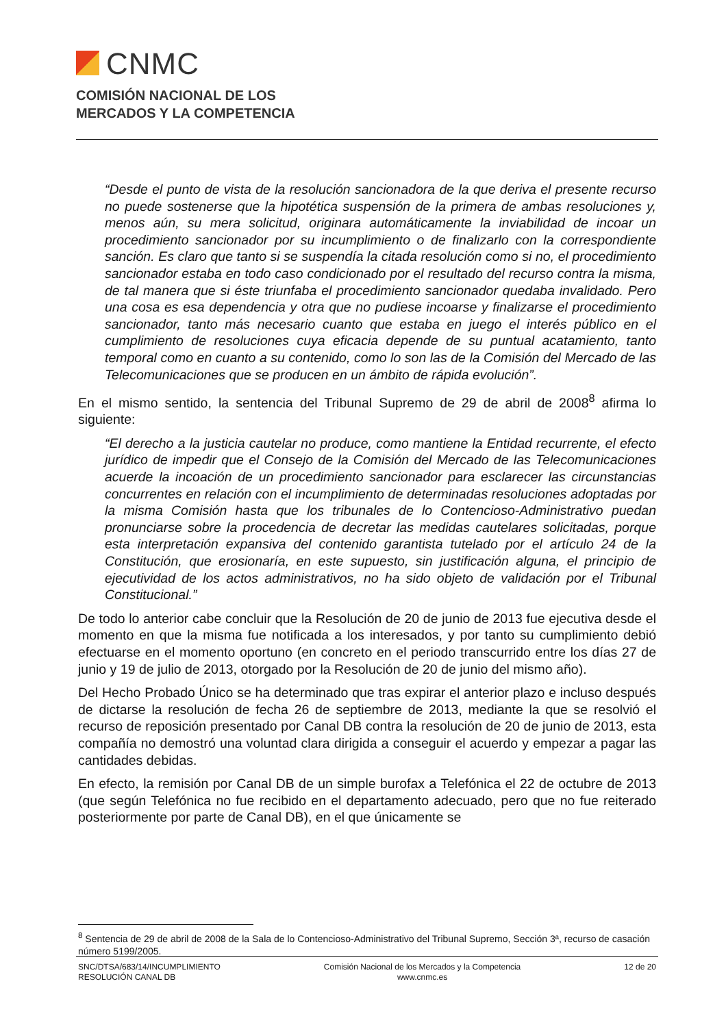CNMC
COMISIÓN NACIONAL DE LOS
MERCADOS Y LA COMPETENCIA
“Desde el punto de vista de la resolución sancionadora de la que deriva el presente recurso no puede sostenerse que la hipotética suspensión de la primera de ambas resoluciones y, menos aún, su mera solicitud, originara automáticamente la inviabilidad de incoar un procedimiento sancionador por su incumplimiento o de finalizarlo con la correspondiente sanción. Es claro que tanto si se suspendía la citada resolución como si no, el procedimiento sancionador estaba en todo caso condicionado por el resultado del recurso contra la misma, de tal manera que si éste triunfaba el procedimiento sancionador quedaba invalidado. Pero una cosa es esa dependencia y otra que no pudiese incoarse y finalizarse el procedimiento sancionador, tanto más necesario cuanto que estaba en juego el interés público en el cumplimiento de resoluciones cuya eficacia depende de su puntual acatamiento, tanto temporal como en cuanto a su contenido, como lo son las de la Comisión del Mercado de las Telecomunicaciones que se producen en un ámbito de rápida evolución”.
En el mismo sentido, la sentencia del Tribunal Supremo de 29 de abril de 2008<sup>8</sup> afirma lo siguiente:
“El derecho a la justicia cautelar no produce, como mantiene la Entidad recurrente, el efecto jurídico de impedir que el Consejo de la Comisión del Mercado de las Telecomunicaciones acuerde la incoación de un procedimiento sancionador para esclarecer las circunstancias concurrentes en relación con el incumplimiento de determinadas resoluciones adoptadas por la misma Comisión hasta que los tribunales de lo Contencioso-Administrativo puedan pronunciarse sobre la procedencia de decretar las medidas cautelares solicitadas, porque esta interpretación expansiva del contenido garantista tutelado por el artículo 24 de la Constitución, que erosionaría, en este supuesto, sin justificación alguna, el principio de ejecutividad de los actos administrativos, no ha sido objeto de validación por el Tribunal Constitucional.”
De todo lo anterior cabe concluir que la Resolución de 20 de junio de 2013 fue ejecutiva desde el momento en que la misma fue notificada a los interesados, y por tanto su cumplimiento debió efectuarse en el momento oportuno (en concreto en el periodo transcurrido entre los días 27 de junio y 19 de julio de 2013, otorgado por la Resolución de 20 de junio del mismo año).
Del Hecho Probado Único se ha determinado que tras expirar el anterior plazo e incluso después de dictarse la resolución de fecha 26 de septiembre de 2013, mediante la que se resolvió el recurso de reposición presentado por Canal DB contra la resolución de 20 de junio de 2013, esta compañía no demostró una voluntad clara dirigida a conseguir el acuerdo y empezar a pagar las cantidades debidas.
En efecto, la remisión por Canal DB de un simple burofax a Telefónica el 22 de octubre de 2013 (que según Telefónica no fue recibido en el departamento adecuado, pero que no fue reiterado posteriormente por parte de Canal DB), en el que únicamente se
<sup>8</sup> Sentencia de 29 de abril de 2008 de la Sala de lo Contencioso-Administrativo del Tribunal Supremo, Sección 3ª, recurso de casación número 5199/2005.
SNC/DTSA/683/14/INCUMPLIMIENTO
RESOLUCIÓN CANAL DB
Comisión Nacional de los Mercados y la Competencia
www.cnmc.es
12 de 20